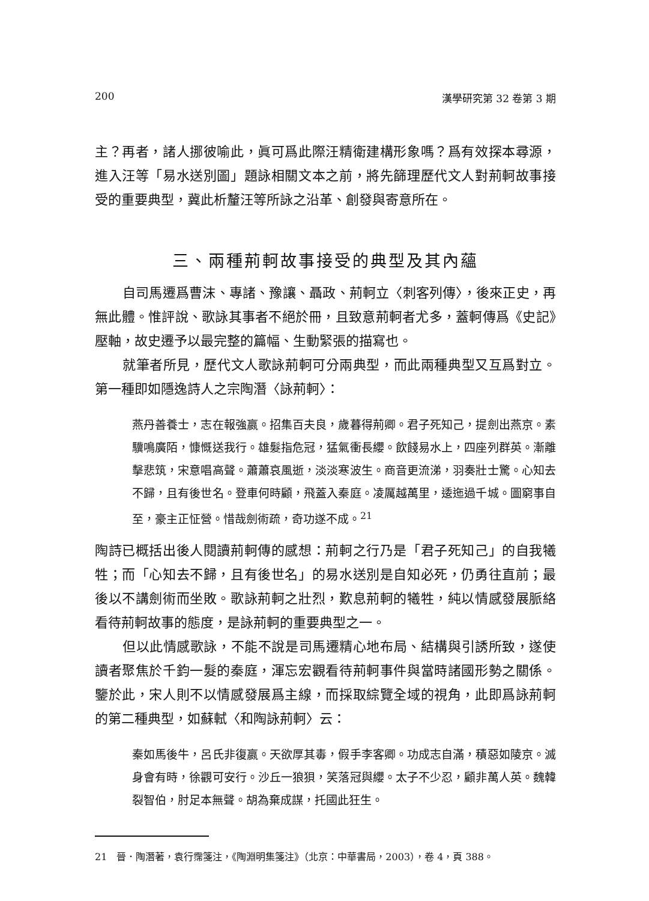200 漢學研究第 32 卷第 3 期
主？再者，諸人挪彼喻此，眞可爲此際汪精衛建構形象嗎？爲有效探本尋源，進入汪等「易水送別圖」題詠相關文本之前，將先篩理歷代文人對荊軻故事接受的重要典型，冀此析釐汪等所詠之沿革、創發與寄意所在。
三、兩種荊軻故事接受的典型及其內蘊
自司馬遷爲曹沫、專諸、豫讓、聶政、荊軻立〈刺客列傳〉，後來正史，再無此體。惟評說、歌詠其事者不絕於冊，且致意荊軻者尤多，蓋軻傳爲《史記》壓軸，故史遷予以最完整的篇幅、生動緊張的描寫也。
就筆者所見，歷代文人歌詠荊軻可分兩典型，而此兩種典型又互爲對立。第一種即如隱逸詩人之宗陶潛〈詠荊軻〉：
燕丹善養士，志在報強嬴。招集百夫良，歲暮得荊卿。君子死知己，提劍出燕京。素驥鳴廣陌，慷慨送我行。雄髮指危冠，猛氣衝長纓。飲餞易水上，四座列群英。漸離擊悲筑，宋意唱高聲。蕭蕭哀風逝，淡淡寒波生。商音更流涕，羽奏壯士驚。心知去不歸，且有後世名。登車何時顧，飛蓋入秦庭。凌厲越萬里，逶迤過千城。圖窮事自至，豪主正怔營。惜哉劍術疏，奇功遂不成。<sup>21</sup>
陶詩已概括出後人閱讀荊軻傳的感想：荊軻之行乃是「君子死知己」的自我犧牲；而「心知去不歸，且有後世名」的易水送別是自知必死，仍勇往直前；最後以不講劍術而坐敗。歌詠荊軻之壯烈，歎息荊軻的犧牲，純以情感發展脈絡看待荊軻故事的態度，是詠荊軻的重要典型之一。
但以此情感歌詠，不能不說是司馬遷精心地布局、結構與引誘所致，遂使讀者聚焦於千鈞一髮的秦庭，渾忘宏觀看待荊軻事件與當時諸國形勢之關係。鑒於此，宋人則不以情感發展爲主線，而採取綜覽全域的視角，此即爲詠荊軻的第二種典型，如蘇軾〈和陶詠荊軻〉云：
秦如馬後牛，呂氏非復嬴。天欲厚其毒，假手李客卿。功成志自滿，積惡如陵京。滅身會有時，徐觀可安行。沙丘一狼狽，笑落冠與纓。太子不少忍，顧非萬人英。魏韓裂智伯，肘足本無聲。胡為棄成謀，托國此狂生。
21　晉．陶潛著，袁行霈箋注，《陶淵明集箋注》（北京：中華書局，2003），卷 4，頁 388。